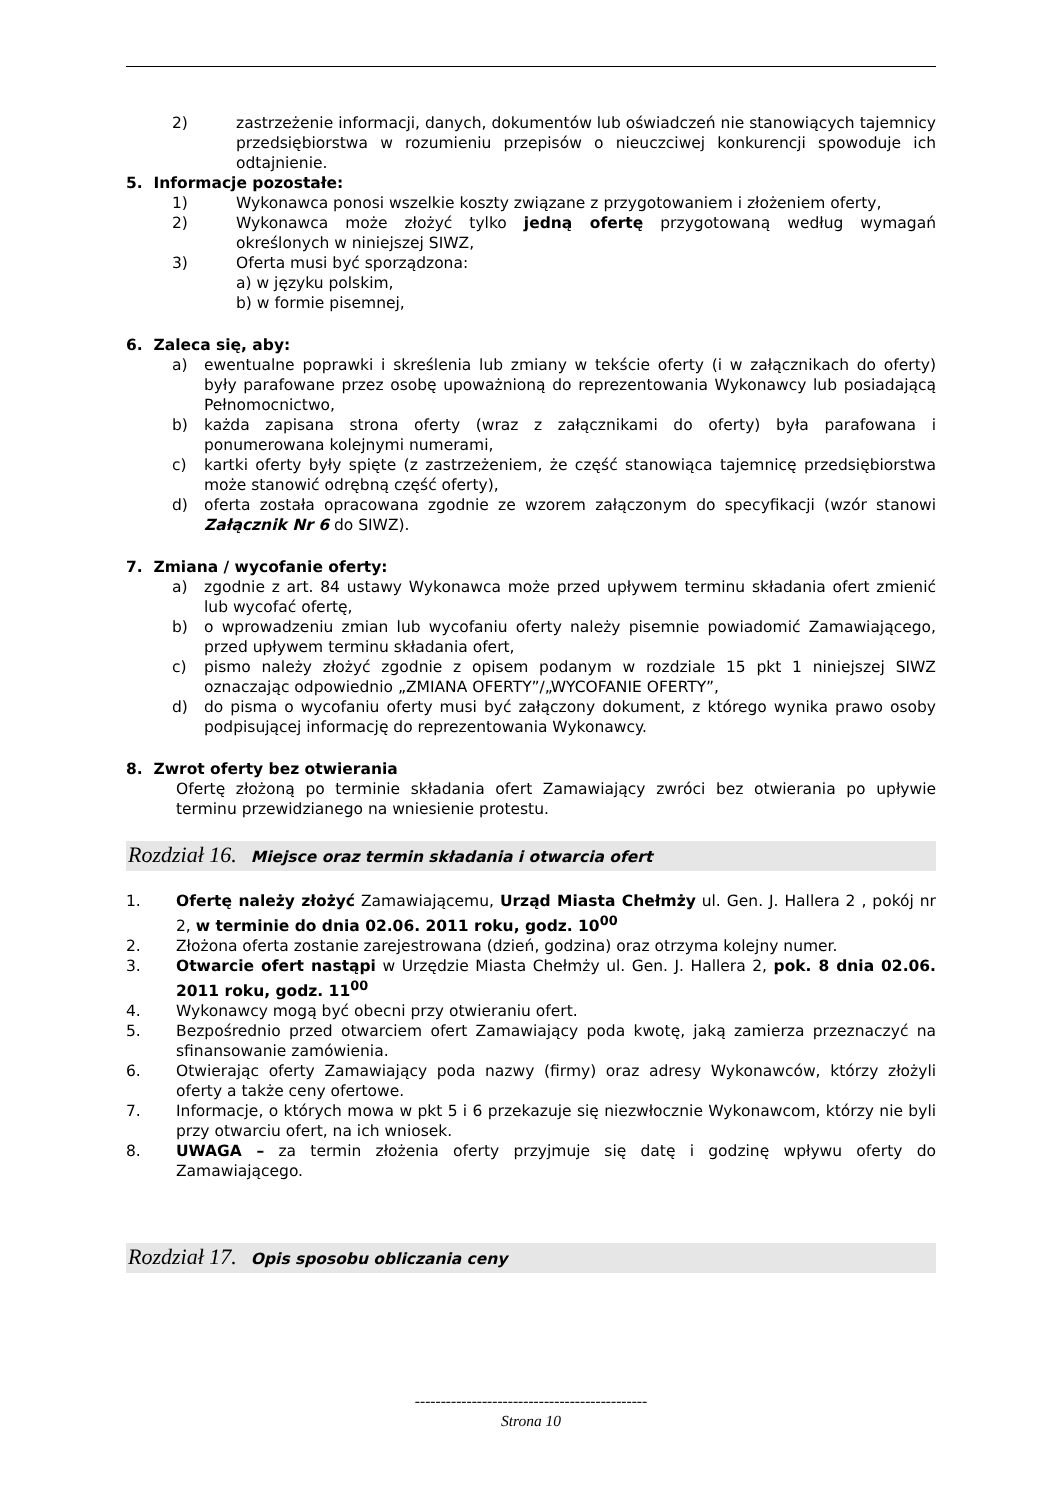2) zastrzeżenie informacji, danych, dokumentów lub oświadczeń nie stanowiących tajemnicy przedsiębiorstwa w rozumieniu przepisów o nieuczciwej konkurencji spowoduje ich odtajnienie.
5. Informacje pozostałe:
1) Wykonawca ponosi wszelkie koszty związane z przygotowaniem i złożeniem oferty,
2) Wykonawca może złożyć tylko jedną ofertę przygotowaną według wymagań określonych w niniejszej SIWZ,
3) Oferta musi być sporządzona:
a) w języku polskim,
b) w formie pisemnej,
6. Zaleca się, aby:
a) ewentualne poprawki i skreślenia lub zmiany w tekście oferty (i w załącznikach do oferty) były parafowane przez osobę upoważnioną do reprezentowania Wykonawcy lub posiadającą Pełnomocnictwo,
b) każda zapisana strona oferty (wraz z załącznikami do oferty) była parafowana i ponumerowana kolejnymi numerami,
c) kartki oferty były spięte (z zastrzeżeniem, że część stanowiąca tajemnicę przedsiębiorstwa może stanowić odrębną część oferty),
d) oferta została opracowana zgodnie ze wzorem załączonym do specyfikacji (wzór stanowi Załącznik Nr 6 do SIWZ).
7. Zmiana / wycofanie oferty:
a) zgodnie z art. 84 ustawy Wykonawca może przed upływem terminu składania ofert zmienić lub wycofać ofertę,
b) o wprowadzeniu zmian lub wycofaniu oferty należy pisemnie powiadomić Zamawiającego, przed upływem terminu składania ofert,
c) pismo należy złożyć zgodnie z opisem podanym w rozdziale 15 pkt 1 niniejszej SIWZ oznaczając odpowiednio „ZMIANA OFERTY”/„WYCOFANIE OFERTY”,
d) do pisma o wycofaniu oferty musi być załączony dokument, z którego wynika prawo osoby podpisującej informację do reprezentowania Wykonawcy.
8. Zwrot oferty bez otwierania
Ofertę złożoną po terminie składania ofert Zamawiający zwróci bez otwierania po upływie terminu przewidzianego na wniesienie protestu.
Rozdział 16. Miejsce oraz termin składania i otwarcia ofert
1. Ofertę należy złożyć Zamawiającemu, Urząd Miasta Chełmży ul. Gen. J. Hallera 2 , pokój nr 2, w terminie do dnia 02.06. 2011 roku, godz. 10<sup>00</sup>
2. Złożona oferta zostanie zarejestrowana (dzień, godzina) oraz otrzyma kolejny numer.
3. Otwarcie ofert nastąpi w Urzędzie Miasta Chełmży ul. Gen. J. Hallera 2, pok. 8 dnia 02.06. 2011 roku, godz. 11<sup>00</sup>
4. Wykonawcy mogą być obecni przy otwieraniu ofert.
5. Bezpośrednio przed otwarciem ofert Zamawiający poda kwotę, jaką zamierza przeznaczyć na sfinansowanie zamówienia.
6. Otwierając oferty Zamawiający poda nazwy (firmy) oraz adresy Wykonawców, którzy złożyli oferty a także ceny ofertowe.
7. Informacje, o których mowa w pkt 5 i 6 przekazuje się niezwłocznie Wykonawcom, którzy nie byli przy otwarciu ofert, na ich wniosek.
8. UWAGA – za termin złożenia oferty przyjmuje się datę i godzinę wpływu oferty do Zamawiającego.
Rozdział 17. Opis sposobu obliczania ceny
---------------------------------------------
Strona 10